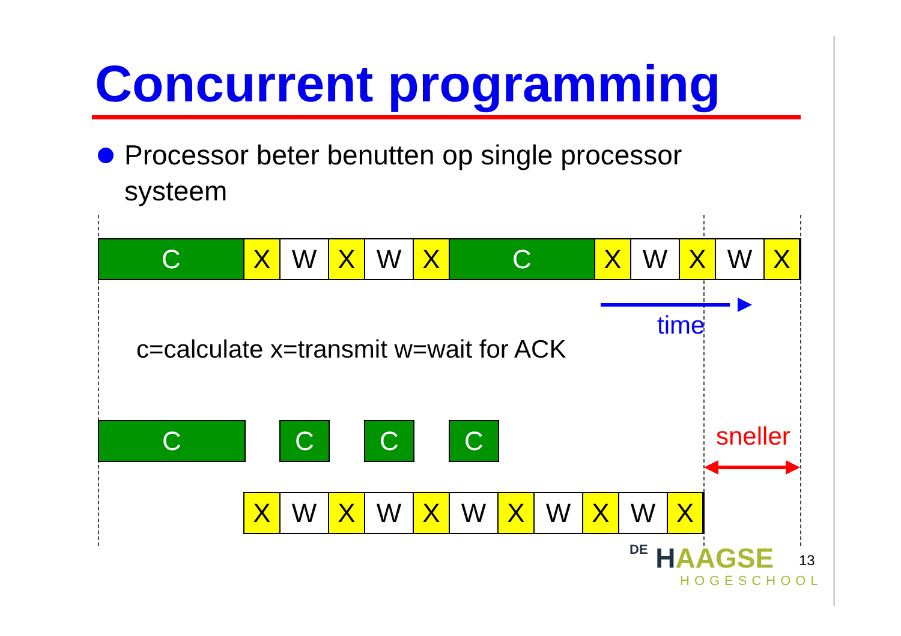Concurrent programming
Processor beter benutten op single processor systeem
C X W X W X C X W X W X
time
c=calculate x=transmit w=wait for ACK
C C C C sneller
X W X W X W X W X W X
DE HAAGSE
HOGESCHOOL
13